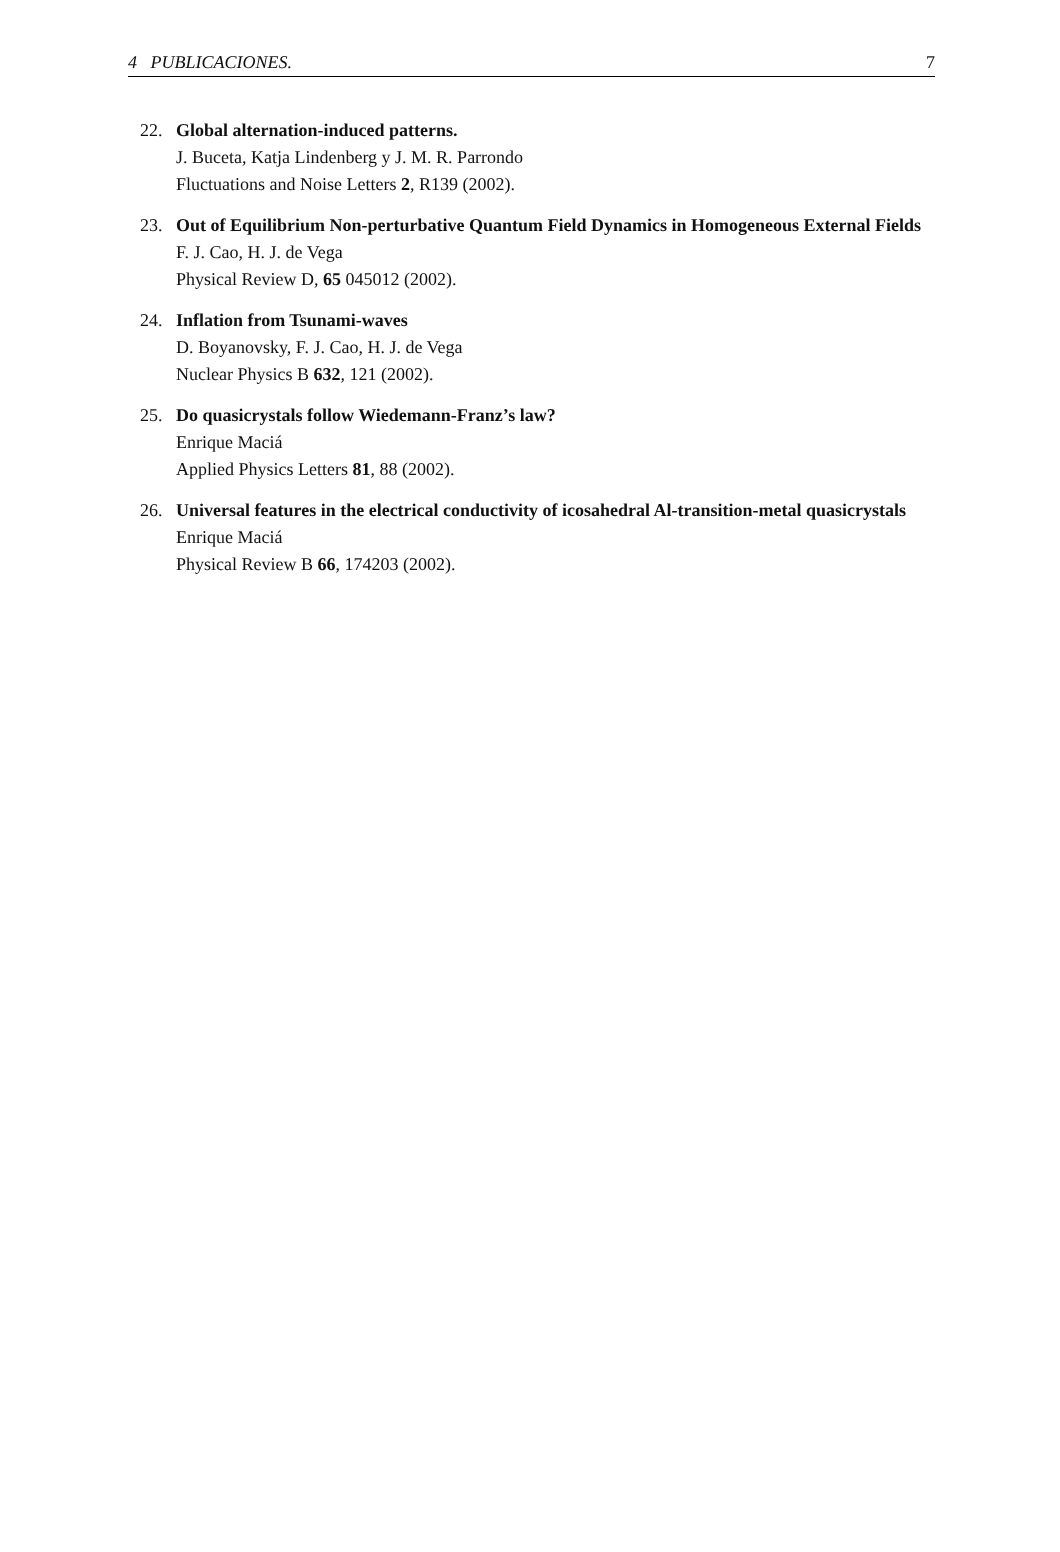4 PUBLICACIONES. 7
22. Global alternation-induced patterns.
J. Buceta, Katja Lindenberg y J. M. R. Parrondo
Fluctuations and Noise Letters 2, R139 (2002).
23. Out of Equilibrium Non-perturbative Quantum Field Dynamics in Homogeneous External Fields
F. J. Cao, H. J. de Vega
Physical Review D, 65 045012 (2002).
24. Inflation from Tsunami-waves
D. Boyanovsky, F. J. Cao, H. J. de Vega
Nuclear Physics B 632, 121 (2002).
25. Do quasicrystals follow Wiedemann-Franz’s law?
Enrique Maciá
Applied Physics Letters 81, 88 (2002).
26. Universal features in the electrical conductivity of icosahedral Al-transition-metal quasicrystals
Enrique Maciá
Physical Review B 66, 174203 (2002).